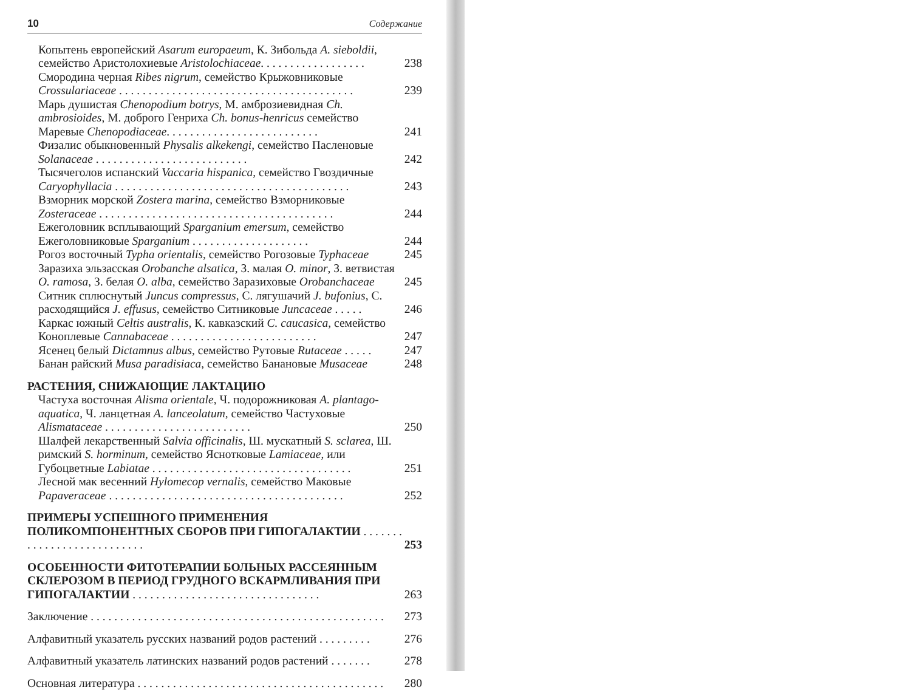10 Содержание
Копытень европейский Asarum europaeum, К. Зибольда A. sieboldii, семейство Аристолохиевые Aristolochiaceae. . . . . . . . . . . . . . . . . . 238
Смородина черная Ribes nigrum, семейство Крыжовниковые Crossulariaceae . . . . . . . . . . . . . . . . . . . . . . . . . . . . . . . . . . . . . . . . 239
Марь душистая Chenopodium botrys, М. амброзиевидная Ch. ambrosioides, М. доброго Генриха Ch. bonus-henricus семейство Маревые Chenopodiaceae. . . . . . . . . . . . . . . . . . . . . . . . . . 241
Физалис обыкновенный Physalis alkekengi, семейство Пасленовые Solanaceae . . . . . . . . . . . . . . . . . . . . . . . . . . 242
Тысячеголов испанский Vaccaria hispanica, семейство Гвоздичные Caryophyllacia . . . . . . . . . . . . . . . . . . . . . . . . . . . . . . . . . . . . . . . . 243
Взморник морской Zostera marina, семейство Взморниковые Zosteraceae . . . . . . . . . . . . . . . . . . . . . . . . . . . . . . . . . . . . . . . . 244
Ежеголовник всплывающий Sparganium emersum, семейство Ежеголовниковые Sparganium . . . . . . . . . . . . . . . . . . . . 244
Рогоз восточный Typha orientalis, семейство Рогозовые Typhaceae 245
Заразиха эльзасская Orobanche alsatica, З. малая O. minor, З. ветвистая O. ramosa, З. белая O. alba, семейство Заразиховые Orobanchaceae 245
Ситник сплюснутый Juncus compressus, С. лягушачий J. bufonius, С. расходящийся J. effusus, семейство Ситниковые Juncaceae . . . . . 246
Каркас южный Celtis australis, К. кавказский C. caucasica, семейство Коноплевые Cannabaceae . . . . . . . . . . . . . . . . . . . . . . . . . 247
Ясенец белый Dictamnus albus, семейство Рутовые Rutaceae . . . . . 247
Банан райский Musa paradisiaca, семейство Банановые Musaceae 248
РАСТЕНИЯ, СНИЖАЮЩИЕ ЛАКТАЦИЮ
Частуха восточная Alisma orientale, Ч. подорожниковая A. plantago-aquatica, Ч. ланцетная A. lanceolatum, семейство Частуховые Alismataceae . . . . . . . . . . . . . . . . . . . . . . . . . 250
Шалфей лекарственный Salvia officinalis, Ш. мускатный S. sclarea, Ш. римский S. horminum, семейство Яснотковые Lamiaceae, или Губоцветные Labiatae . . . . . . . . . . . . . . . . . . . . . . . . . . . . . . . . . . 251
Лесной мак весенний Hylomecop vernalis, семейство Маковые Papaveraceae . . . . . . . . . . . . . . . . . . . . . . . . . . . . . . . . . . . . . . . . 252
ПРИМЕРЫ УСПЕШНОГО ПРИМЕНЕНИЯ ПОЛИКОМПОНЕНТНЫХ СБОРОВ ПРИ ГИПОГАЛАКТИИ . . . . . . . . . . . . . . . . . . . . . . . . . . . 253
ОСОБЕННОСТИ ФИТОТЕРАПИИ БОЛЬНЫХ РАССЕЯННЫМ СКЛЕРОЗОМ В ПЕРИОД ГРУДНОГО ВСКАРМЛИВАНИЯ ПРИ ГИПОГАЛАКТИИ . . . . . . . . . . . . . . . . . . . . . . . . . . . . . . . . 263
Заключение . . . . . . . . . . . . . . . . . . . . . . . . . . . . . . . . . . . . . . . . . . . . . . . . . . 273
Алфавитный указатель русских названий родов растений . . . . . . . . . 276
Алфавитный указатель латинских названий родов растений . . . . . . . 278
Основная литература . . . . . . . . . . . . . . . . . . . . . . . . . . . . . . . . . . . . . . . . . . 280